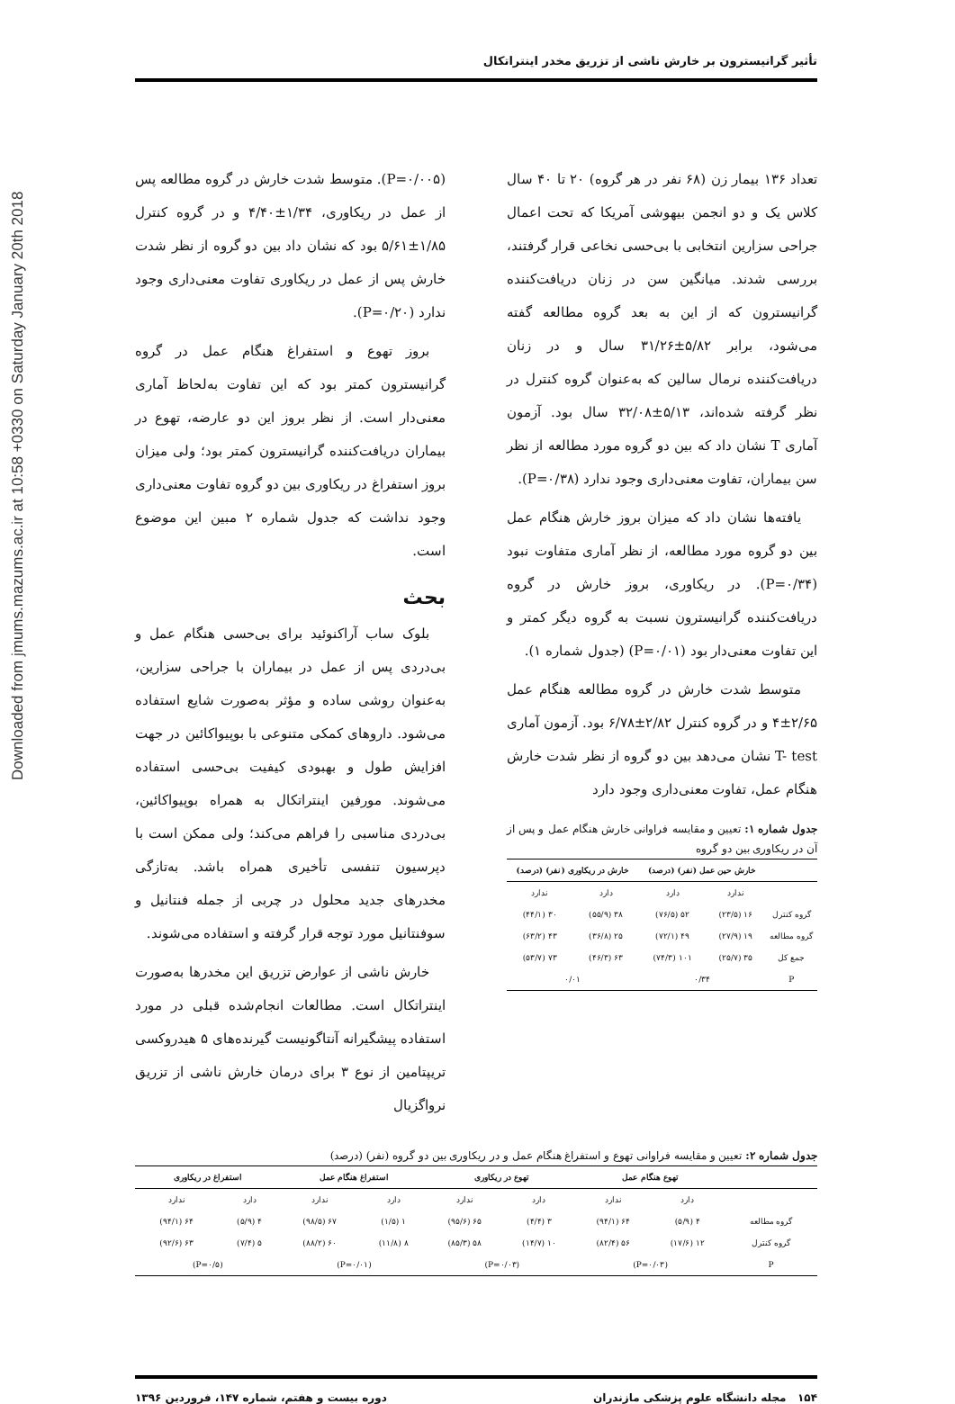Downloaded from jmums.mazums.ac.ir at 10:58 +0330 on Saturday January 20th 2018
تأثیر گرانیسترون بر خارش ناشی از تزریق مخدر اینتراتکال
تعداد ۱۳۶ بیمار زن (۶۸ نفر در هر گروه) ۲۰ تا ۴۰ سال کلاس یک و دو انجمن بیهوشی آمریکا که تحت اعمال جراحی سزارین انتخابی با بی‌حسی نخاعی قرار گرفتند، بررسی شدند. میانگین سن در زنان دریافت‌کننده گرانیسترون که از این به بعد گروه مطالعه گفته می‌شود، برابر ۵/۸۲±۳۱/۲۶ سال و در زنان دریافت‌کننده نرمال سالین که به‌عنوان گروه کنترل در نظر گرفته شده‌اند، ۵/۱۳±۳۲/۰۸ سال بود. آزمون آماری T نشان داد که بین دو گروه مورد مطالعه از نظر سن بیماران، تفاوت معنی‌داری وجود ندارد (P=۰/۳۸).
یافته‌ها نشان داد که میزان بروز خارش هنگام عمل بین دو گروه مورد مطالعه، از نظر آماری متفاوت نبود (P=۰/۳۴). در ریکاوری، بروز خارش در گروه دریافت‌کننده گرانیسترون نسبت به گروه دیگر کمتر و این تفاوت معنی‌دار بود (P=۰/۰۱) (جدول شماره ۱).
متوسط شدت خارش در گروه مطالعه هنگام عمل ۲/۶۵±۴ و در گروه کنترل ۲/۸۲±۶/۷۸ بود. آزمون آماری T- test نشان می‌دهد بین دو گروه از نظر شدت خارش هنگام عمل، تفاوت معنی‌داری وجود دارد
جدول شماره ۱: تعیین و مقایسه فراوانی خارش هنگام عمل و پس از آن در ریکاوری بین دو گروه
| | خارش حین عمل (نفر) (درصد) | | خارش در ریکاوری (نفر) (درصد) | |
| --- | --- | --- | --- | --- |
| | ندارد | دارد | دارد | ندارد |
| گروه کنترل | ۱۶ (۲۳/۵) | ۵۲ (۷۶/۵) | ۳۸ (۵۵/۹) | ۳۰ (۴۴/۱) |
| گروه مطالعه | ۱۹ (۲۷/۹) | ۴۹ (۷۲/۱) | ۲۵ (۳۶/۸) | ۴۳ (۶۳/۲) |
| جمع کل | ۳۵ (۲۵/۷) | ۱۰۱ (۷۴/۳) | ۶۳ (۴۶/۳) | ۷۳ (۵۳/۷) |
| P | ۰/۳۴ | | ۰/۰۱ | |
(P=۰/۰۰۵). متوسط شدت خارش در گروه مطالعه پس از عمل در ریکاوری، ۱/۳۴±۴/۴۰ و در گروه کنترل ۱/۸۵±۵/۶۱ بود که نشان داد بین دو گروه از نظر شدت خارش پس از عمل در ریکاوری تفاوت معنی‌داری وجود ندارد (P=۰/۲۰).
بروز تهوع و استفراغ هنگام عمل در گروه گرانیسترون کمتر بود که این تفاوت به‌لحاظ آماری معنی‌دار است. از نظر بروز این دو عارضه، تهوع در بیماران دریافت‌کننده گرانیسترون کمتر بود؛ ولی میزان بروز استفراغ در ریکاوری بین دو گروه تفاوت معنی‌داری وجود نداشت که جدول شماره ۲ مبین این موضوع است.
بحث
بلوک ساب آراکنوئید برای بی‌حسی هنگام عمل و بی‌دردی پس از عمل در بیماران با جراحی سزارین، به‌عنوان روشی ساده و مؤثر به‌صورت شایع استفاده می‌شود. داروهای کمکی متنوعی با بوپیواکائین در جهت افزایش طول و بهبودی کیفیت بی‌حسی استفاده می‌شوند. مورفین اینتراتکال به همراه بوپیواکائین، بی‌دردی مناسبی را فراهم می‌کند؛ ولی ممکن است با دپرسیون تنفسی تأخیری همراه باشد. به‌تازگی مخدرهای جدید محلول در چربی از جمله فنتانیل و سوفنتانیل مورد توجه قرار گرفته و استفاده می‌شوند.
خارش ناشی از عوارض تزریق این مخدرها به‌صورت اینتراتکال است. مطالعات انجام‌شده قبلی در مورد استفاده پیشگیرانه آنتاگونیست گیرنده‌های ۵ هیدروکسی تریپتامین از نوع ۳ برای درمان خارش ناشی از تزریق نرواگزیال
جدول شماره ۲: تعیین و مقایسه فراوانی تهوع و استفراغ هنگام عمل و در ریکاوری بین دو گروه (نفر) (درصد)
| | تهوع هنگام عمل | | تهوع در ریکاوری | | استفراغ هنگام عمل | | استفراغ در ریکاوری | |
| --- | --- | --- | --- | --- | --- | --- | --- | --- |
| | دارد | ندارد | دارد | ندارد | دارد | ندارد | دارد | ندارد |
| گروه مطالعه | ۴ (۵/۹) | ۶۴ (۹۴/۱) | ۳ (۴/۴) | ۶۵ (۹۵/۶) | ۱ (۱/۵) | ۶۷ (۹۸/۵) | ۴ (۵/۹) | ۶۴ (۹۴/۱) |
| گروه کنترل | ۱۲ (۱۷/۶) | ۵۶ (۸۲/۴) | ۱۰ (۱۴/۷) | ۵۸ (۸۵/۳) | ۸ (۱۱/۸) | ۶۰ (۸۸/۲) | ۵ (۷/۴) | ۶۳ (۹۲/۶) |
| P | (P=۰/۰۳) | | (P=۰/۰۳) | | (P=۰/۰۱) | | (P=۰/۵) | |
۱۵۴ مجله دانشگاه علوم پزشکی مازندران دوره بیست و هفتم، شماره ۱۴۷، فروردین ۱۳۹۶